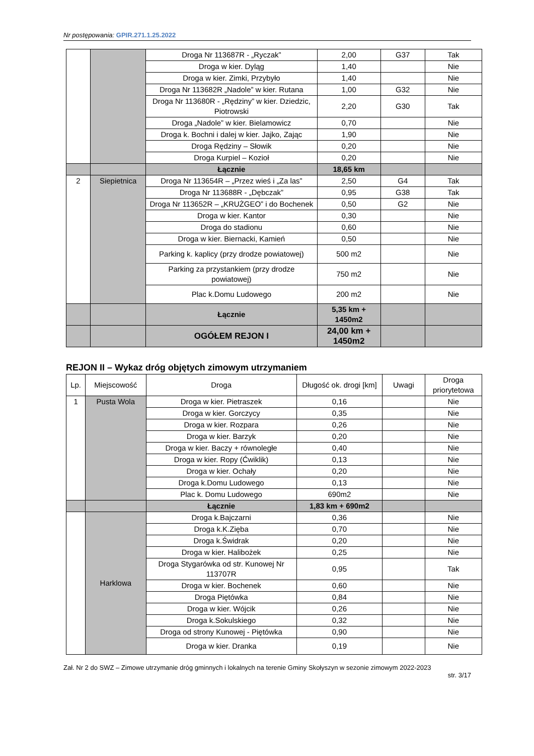Nr postępowania: GPIR.271.1.25.2022
| | | Droga Nr 113687R - „Ryczak” | 2,00 | G37 | Tak |
| | | Droga w kier. Dyląg | 1,40 | | Nie |
| | | Droga w kier. Zimki, Przybyło | 1,40 | | Nie |
| | | Droga Nr 113682R „Nadole” w kier. Rutana | 1,00 | G32 | Nie |
| | | Droga Nr 113680R - „Rędziny” w kier. Dziedzic, Piotrowski | 2,20 | G30 | Tak |
| | | Droga „Nadole” w kier. Bielamowicz | 0,70 | | Nie |
| | | Droga k. Bochni i dalej w kier. Jajko, Zając | 1,90 | | Nie |
| | | Droga Rędziny – Słowik | 0,20 | | Nie |
| | | Droga Kurpiel – Kozioł | 0,20 | | Nie |
| | | Łącznie | 18,65 km | | |
| 2 | Siepietnica | Droga Nr 113654R – „Przez wieś i „Za las” | 2,50 | G4 | Tak |
| | | Droga Nr 113688R - „Dębczak” | 0,95 | G38 | Tak |
| | | Droga Nr 113652R – „KRUŻGEO” i do Bochenek | 0,50 | G2 | Nie |
| | | Droga w kier. Kantor | 0,30 | | Nie |
| | | Droga do stadionu | 0,60 | | Nie |
| | | Droga w kier. Biernacki, Kamień | 0,50 | | Nie |
| | | Parking k. kaplicy (przy drodze powiatowej) | 500 m2 | | Nie |
| | | Parking za przystankiem (przy drodze powiatowej) | 750 m2 | | Nie |
| | | Plac k.Domu Ludowego | 200 m2 | | Nie |
| | | Łącznie | 5,35 km + 1450m2 | | |
| | | OGÓŁEM REJON I | 24,00 km + 1450m2 | | |
REJON II – Wykaz dróg objętych zimowym utrzymaniem
| Lp. | Miejscowość | Droga | Długość ok. drogi [km] | Uwagi | Droga priorytetowa |
| --- | --- | --- | --- | --- | --- |
| 1 | Pusta Wola | Droga w kier. Pietraszek | 0,16 | | Nie |
| | | Droga w kier. Gorczycy | 0,35 | | Nie |
| | | Droga w kier. Rozpara | 0,26 | | Nie |
| | | Droga w kier. Barzyk | 0,20 | | Nie |
| | | Droga w kier. Baczy + równoległe | 0,40 | | Nie |
| | | Droga w kier. Ropy (Ćwiklik) | 0,13 | | Nie |
| | | Droga w kier. Ochały | 0,20 | | Nie |
| | | Droga k.Domu Ludowego | 0,13 | | Nie |
| | | Plac k. Domu Ludowego | 690m2 | | Nie |
| | | Łącznie | 1,83 km + 690m2 | | |
| | Harklowa | Droga k.Bajczarni | 0,36 | | Nie |
| | | Droga k.K.Zięba | 0,70 | | Nie |
| | | Droga k.Świdrak | 0,20 | | Nie |
| | | Droga w kier. Halibożek | 0,25 | | Nie |
| | | Droga Stygarówka od str. Kunowej Nr 113707R | 0,95 | | Tak |
| | | Droga w kier. Bochenek | 0,60 | | Nie |
| | | Droga Piętówka | 0,84 | | Nie |
| | | Droga w kier. Wójcik | 0,26 | | Nie |
| | | Droga k.Sokulskiego | 0,32 | | Nie |
| | | Droga od strony Kunowej - Piętówka | 0,90 | | Nie |
| | | Droga w kier. Dranka | 0,19 | | Nie |
Zał. Nr 2 do SWZ – Zimowe utrzymanie dróg gminnych i lokalnych na terenie Gminy Skołyszyn w sezonie zimowym 2022-2023
str. 3/17